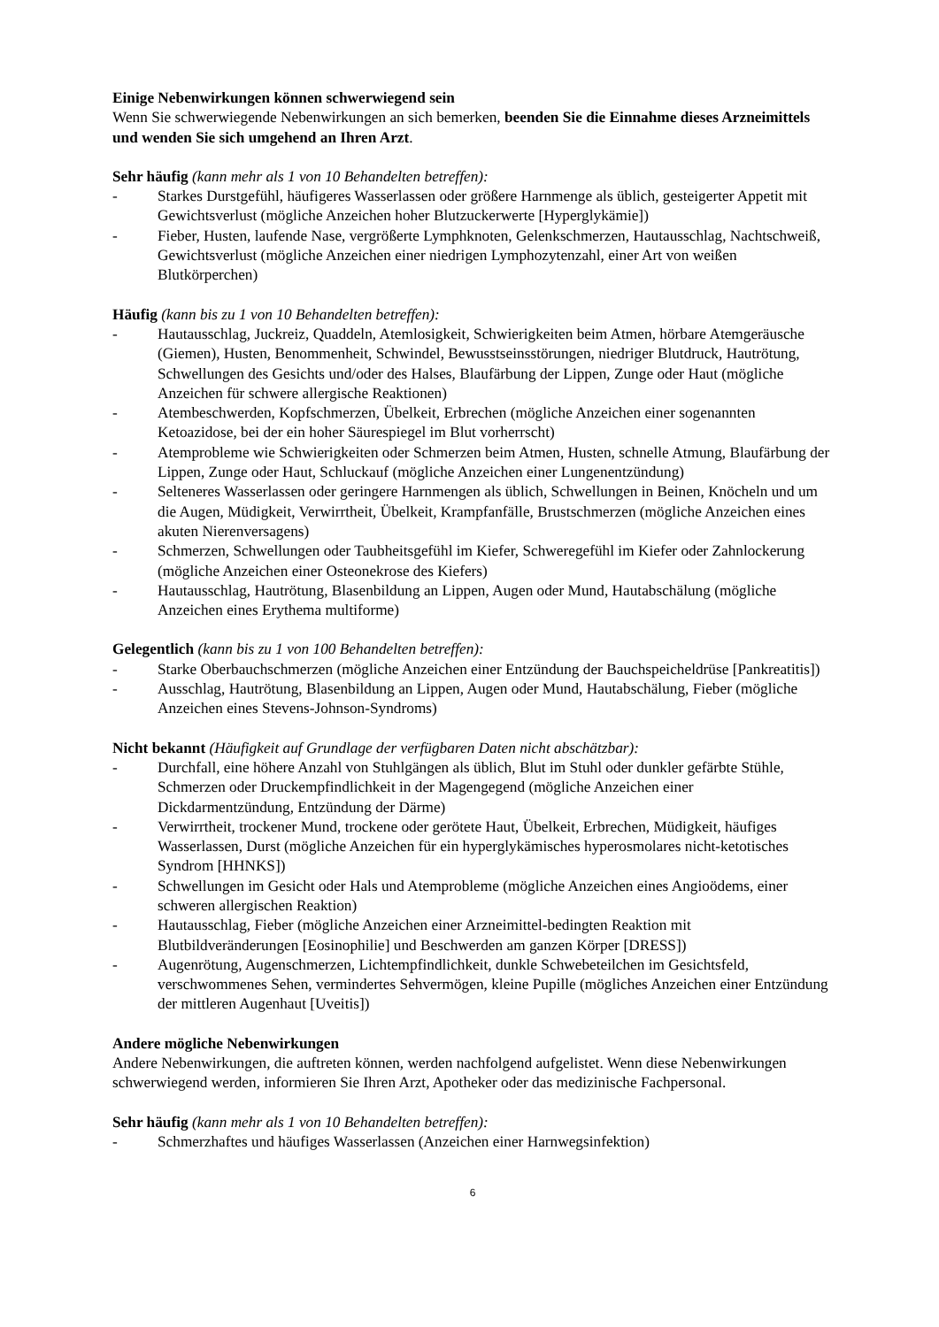Einige Nebenwirkungen können schwerwiegend sein
Wenn Sie schwerwiegende Nebenwirkungen an sich bemerken, beenden Sie die Einnahme dieses Arzneimittels und wenden Sie sich umgehend an Ihren Arzt.
Sehr häufig (kann mehr als 1 von 10 Behandelten betreffen):
- Starkes Durstgefühl, häufigeres Wasserlassen oder größere Harnmenge als üblich, gesteigerter Appetit mit Gewichtsverlust (mögliche Anzeichen hoher Blutzuckerwerte [Hyperglykämie])
- Fieber, Husten, laufende Nase, vergrößerte Lymphknoten, Gelenkschmerzen, Hautausschlag, Nachtschweiß, Gewichtsverlust (mögliche Anzeichen einer niedrigen Lymphozytenzahl, einer Art von weißen Blutkörperchen)
Häufig (kann bis zu 1 von 10 Behandelten betreffen):
- Hautausschlag, Juckreiz, Quaddeln, Atemlosigkeit, Schwierigkeiten beim Atmen, hörbare Atemgeräusche (Giemen), Husten, Benommenheit, Schwindel, Bewusstseinsstörungen, niedriger Blutdruck, Hautrötung, Schwellungen des Gesichts und/oder des Halses, Blaufärbung der Lippen, Zunge oder Haut (mögliche Anzeichen für schwere allergische Reaktionen)
- Atembeschwerden, Kopfschmerzen, Übelkeit, Erbrechen (mögliche Anzeichen einer sogenannten Ketoazidose, bei der ein hoher Säurespiegel im Blut vorherrscht)
- Atemprobleme wie Schwierigkeiten oder Schmerzen beim Atmen, Husten, schnelle Atmung, Blaufärbung der Lippen, Zunge oder Haut, Schluckauf (mögliche Anzeichen einer Lungenentzündung)
- Selteneres Wasserlassen oder geringere Harnmengen als üblich, Schwellungen in Beinen, Knöcheln und um die Augen, Müdigkeit, Verwirrtheit, Übelkeit, Krampfanfälle, Brustschmerzen (mögliche Anzeichen eines akuten Nierenversagens)
- Schmerzen, Schwellungen oder Taubheitsgefühl im Kiefer, Schweregefühl im Kiefer oder Zahnlockerung (mögliche Anzeichen einer Osteonekrose des Kiefers)
- Hautausschlag, Hautrötung, Blasenbildung an Lippen, Augen oder Mund, Hautabschälung (mögliche Anzeichen eines Erythema multiforme)
Gelegentlich (kann bis zu 1 von 100 Behandelten betreffen):
- Starke Oberbauchschmerzen (mögliche Anzeichen einer Entzündung der Bauchspeicheldrüse [Pankreatitis])
- Ausschlag, Hautrötung, Blasenbildung an Lippen, Augen oder Mund, Hautabschälung, Fieber (mögliche Anzeichen eines Stevens-Johnson-Syndroms)
Nicht bekannt (Häufigkeit auf Grundlage der verfügbaren Daten nicht abschätzbar):
- Durchfall, eine höhere Anzahl von Stuhlgängen als üblich, Blut im Stuhl oder dunkler gefärbte Stühle, Schmerzen oder Druckempfindlichkeit in der Magengegend (mögliche Anzeichen einer Dickdarmentzündung, Entzündung der Därme)
- Verwirrtheit, trockener Mund, trockene oder gerötete Haut, Übelkeit, Erbrechen, Müdigkeit, häufiges Wasserlassen, Durst (mögliche Anzeichen für ein hyperglykämisches hyperosmolares nicht-ketotisches Syndrom [HHNKS])
- Schwellungen im Gesicht oder Hals und Atemprobleme (mögliche Anzeichen eines Angioödems, einer schweren allergischen Reaktion)
- Hautausschlag, Fieber (mögliche Anzeichen einer Arzneimittel-bedingten Reaktion mit Blutbildveränderungen [Eosinophilie] und Beschwerden am ganzen Körper [DRESS])
- Augenrötung, Augenschmerzen, Lichtempfindlichkeit, dunkle Schwebeteilchen im Gesichtsfeld, verschwommenes Sehen, vermindertes Sehvermögen, kleine Pupille (mögliches Anzeichen einer Entzündung der mittleren Augenhaut [Uveitis])
Andere mögliche Nebenwirkungen
Andere Nebenwirkungen, die auftreten können, werden nachfolgend aufgelistet. Wenn diese Nebenwirkungen schwerwiegend werden, informieren Sie Ihren Arzt, Apotheker oder das medizinische Fachpersonal.
Sehr häufig (kann mehr als 1 von 10 Behandelten betreffen):
- Schmerzhaftes und häufiges Wasserlassen (Anzeichen einer Harnwegsinfektion)
6